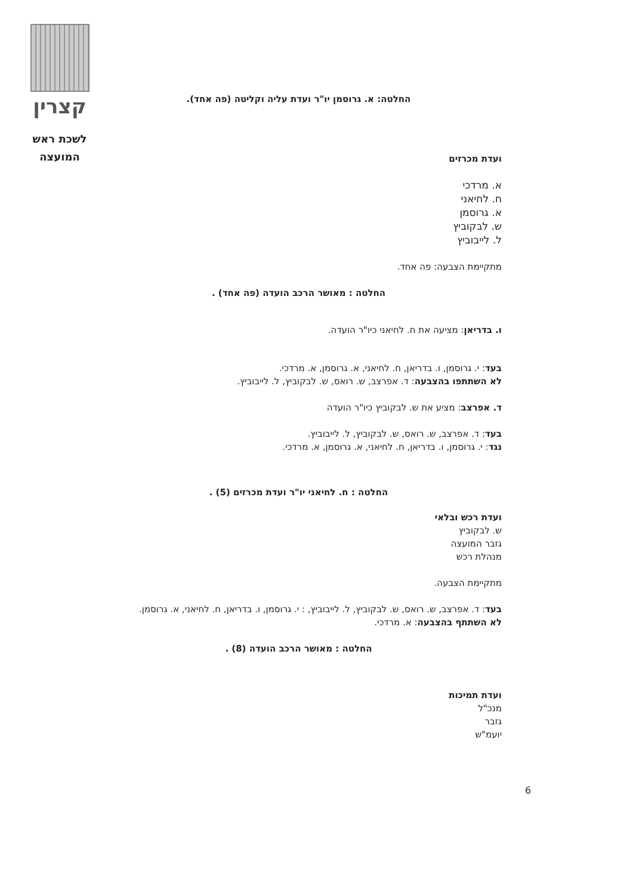קצרין
לשכת ראש
המועצה
החלטה: א. גרוסמן יו"ר ועדת עליה וקליטה (פה אחד).
ועדת מכרזים
א. מרדכי
ח. לחיאני
א. גרוסמן
ש. לבקוביץ
ל. לייבוביץ
מתקיימת הצבעה: פה אחד.
החלטה : מאושר הרכב הועדה (פה אחד) .
ו. בדריאן: מציעה את ח. לחיאני כיו"ר הועדה.
בעד: י. גרוסמן, ו. בדריאן, ח. לחיאני, א. גרוסמן, א. מרדכי.
לא השתתפו בהצבעה: ד. אפרצב, ש. רואס, ש. לבקוביץ, ל. לייבוביץ.
ד. אפרצב: מציע את ש. לבקוביץ כיו"ר הועדה
בעד: ד. אפרצב, ש. רואס, ש. לבקוביץ, ל. לייבוביץ.
נגד: י. גרוסמן, ו. בדריאן, ח. לחיאני, א. גרוסמן, א. מרדכי.
החלטה : ח. לחיאני יו"ר ועדת מכרזים (5) .
ועדת רכש ובלאי
ש. לבקוביץ
גזבר המועצה
מנהלת רכש
מתקיימת הצבעה.
בעד: ד. אפרצב, ש. רואס, ש. לבקוביץ, ל. לייבוביץ, : י. גרוסמן, ו. בדריאן, ח. לחיאני, א. גרוסמן.
לא השתתף בהצבעה: א. מרדכי.
החלטה : מאושר הרכב הועדה (8) .
ועדת תמיכות
מנכ"ל
גזבר
יועמ"ש
6